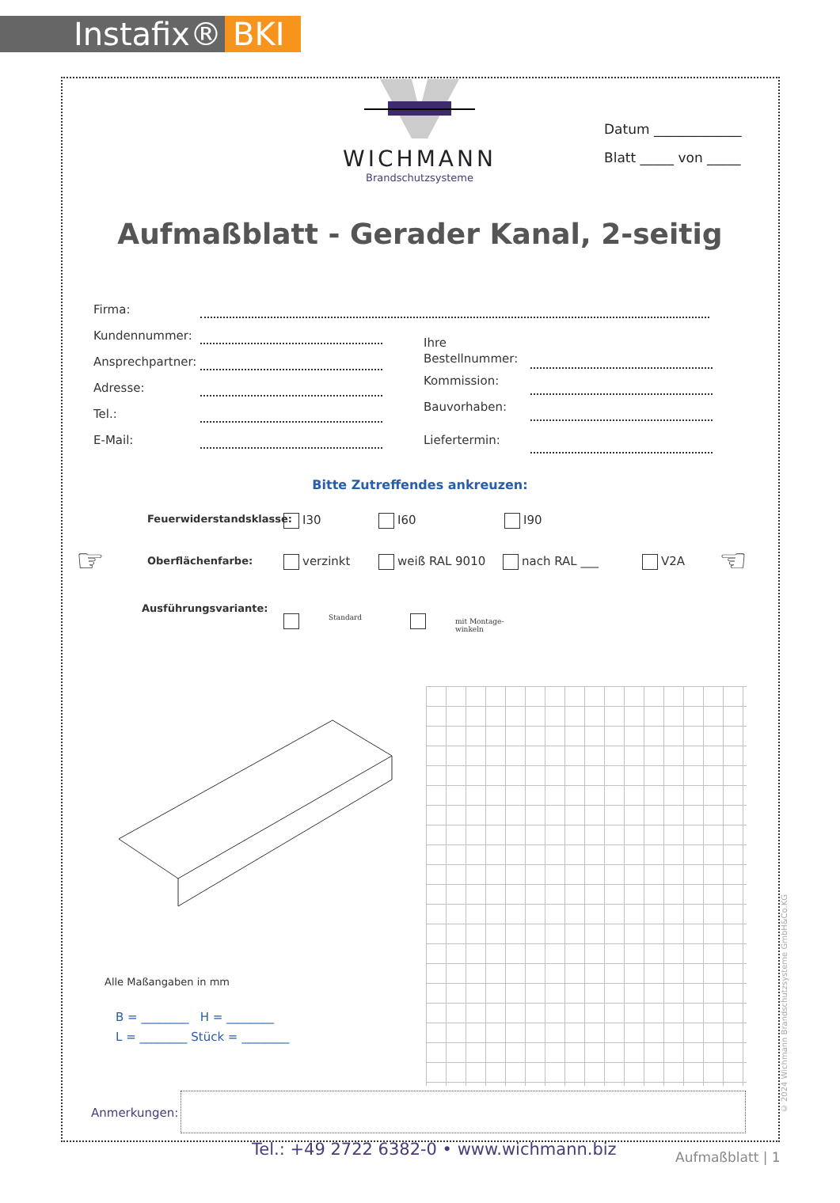Instafix® BKI
WICHMANN
Brandschutzsysteme
Datum _____________
Blatt _____ von _____
Aufmaßblatt - Gerader Kanal, 2-seitig
Firma:
Kundennummer:
Ansprechpartner:
Adresse:
Tel.:
E-Mail:
Ihre
Bestellnummer:
Kommission:
Bauvorhaben:
Liefertermin:
Bitte Zutreffendes ankreuzen:
Feuerwiderstandsklasse: I30 I60 I90
☞ ☜
Oberflächenfarbe: verzinkt weiß RAL 9010 nach RAL ___ V2A
Ausführungsvariante:
Standard
mit Montage-
winkeln
Alle Maßangaben in mm
B = ________ H = ________
L = ________ Stück = ________
Anmerkungen:
Tel.: +49 2722 6382-0 • www.wichmann.biz
Aufmaßblatt | 1
© 2024 Wichmann Brandschutzsysteme GmbH&Co.KG